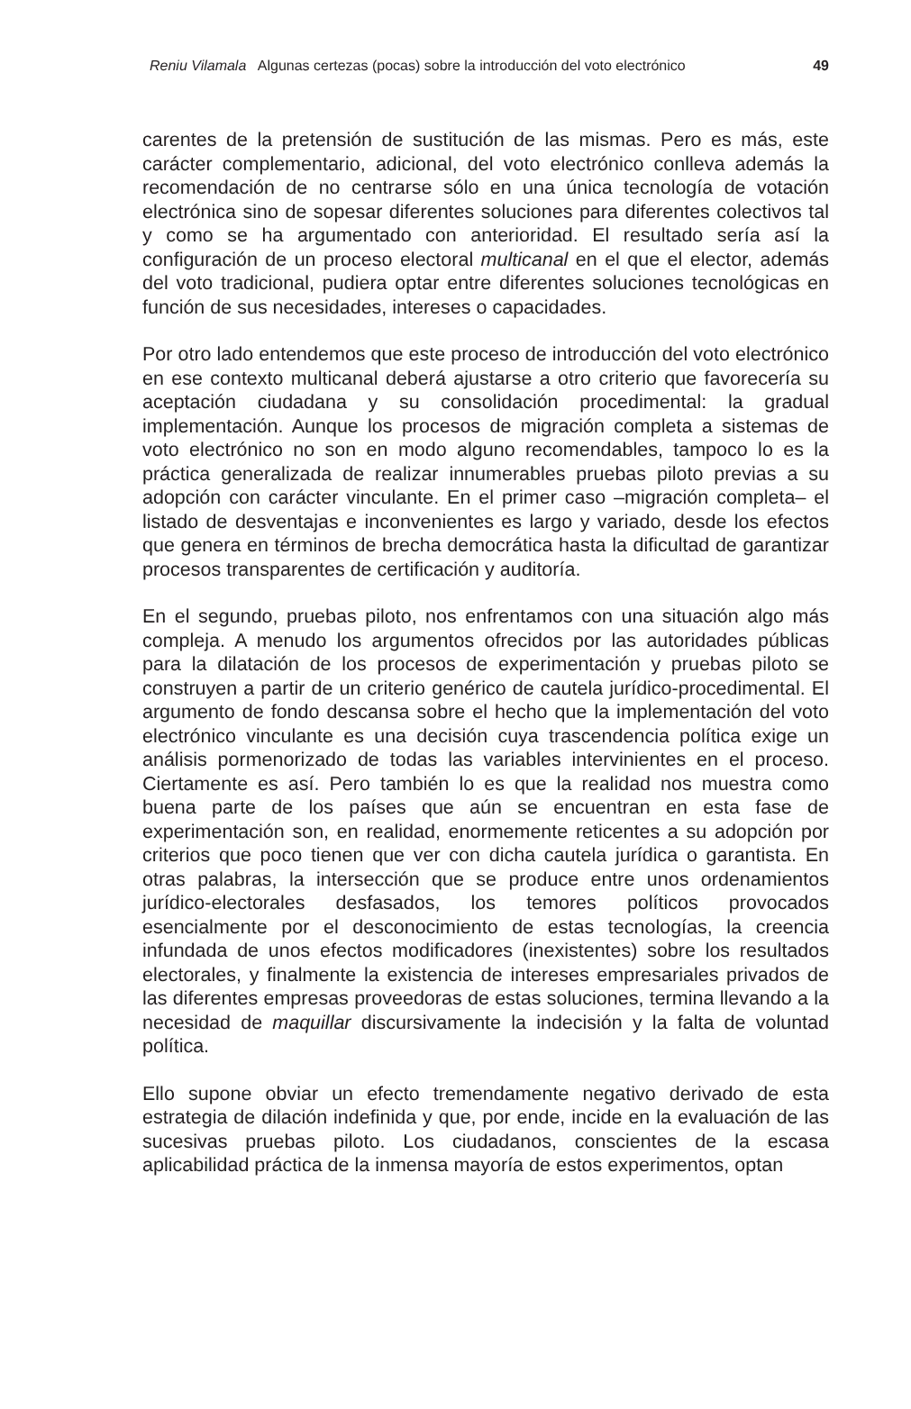Reniu Vilamala Algunas certezas (pocas) sobre la introducción del voto electrónico 49
carentes de la pretensión de sustitución de las mismas. Pero es más, este carácter complementario, adicional, del voto electrónico conlleva además la recomendación de no centrarse sólo en una única tecnología de votación electrónica sino de sopesar diferentes soluciones para diferentes colectivos tal y como se ha argumentado con anterioridad. El resultado sería así la configuración de un proceso electoral multicanal en el que el elector, además del voto tradicional, pudiera optar entre diferentes soluciones tecnológicas en función de sus necesidades, intereses o capacidades.
Por otro lado entendemos que este proceso de introducción del voto electrónico en ese contexto multicanal deberá ajustarse a otro criterio que favorecería su aceptación ciudadana y su consolidación procedimental: la gradual implementación. Aunque los procesos de migración completa a sistemas de voto electrónico no son en modo alguno recomendables, tampoco lo es la práctica generalizada de realizar innumerables pruebas piloto previas a su adopción con carácter vinculante. En el primer caso –migración completa– el listado de desventajas e inconvenientes es largo y variado, desde los efectos que genera en términos de brecha democrática hasta la dificultad de garantizar procesos transparentes de certificación y auditoría.
En el segundo, pruebas piloto, nos enfrentamos con una situación algo más compleja. A menudo los argumentos ofrecidos por las autoridades públicas para la dilatación de los procesos de experimentación y pruebas piloto se construyen a partir de un criterio genérico de cautela jurídico-procedimental. El argumento de fondo descansa sobre el hecho que la implementación del voto electrónico vinculante es una decisión cuya trascendencia política exige un análisis pormenorizado de todas las variables intervinientes en el proceso. Ciertamente es así. Pero también lo es que la realidad nos muestra como buena parte de los países que aún se encuentran en esta fase de experimentación son, en realidad, enormemente reticentes a su adopción por criterios que poco tienen que ver con dicha cautela jurídica o garantista. En otras palabras, la intersección que se produce entre unos ordenamientos jurídico-electorales desfasados, los temores políticos provocados esencialmente por el desconocimiento de estas tecnologías, la creencia infundada de unos efectos modificadores (inexistentes) sobre los resultados electorales, y finalmente la existencia de intereses empresariales privados de las diferentes empresas proveedoras de estas soluciones, termina llevando a la necesidad de maquillar discursivamente la indecisión y la falta de voluntad política.
Ello supone obviar un efecto tremendamente negativo derivado de esta estrategia de dilación indefinida y que, por ende, incide en la evaluación de las sucesivas pruebas piloto. Los ciudadanos, conscientes de la escasa aplicabilidad práctica de la inmensa mayoría de estos experimentos, optan